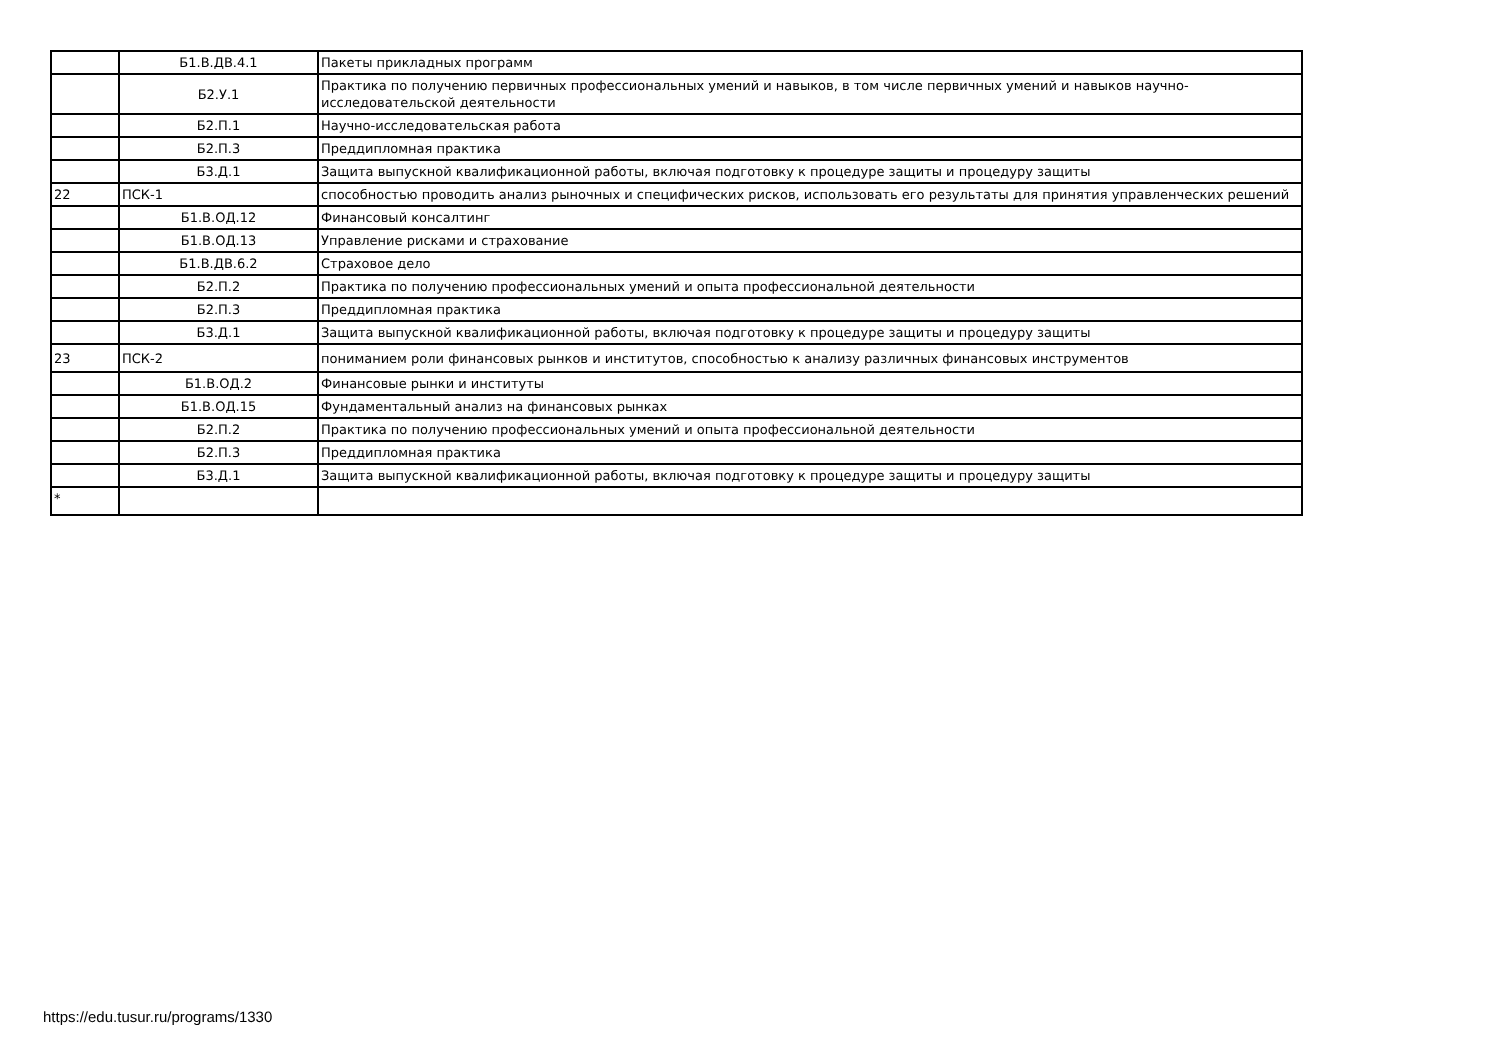| | Б1.В.ДВ.4.1 | Пакеты прикладных программ |
| | Б2.У.1 | Практика по получению первичных профессиональных умений и навыков, в том числе первичных умений и навыков научно-исследовательской деятельности |
| | Б2.П.1 | Научно-исследовательская работа |
| | Б2.П.3 | Преддипломная практика |
| | Б3.Д.1 | Защита выпускной квалификационной работы, включая подготовку к процедуре защиты и процедуру защиты |
| 22 | ПСК-1 | способностью проводить анализ рыночных и специфических рисков, использовать его результаты для принятия управленческих решений |
| | Б1.В.ОД.12 | Финансовый консалтинг |
| | Б1.В.ОД.13 | Управление рисками и страхование |
| | Б1.В.ДВ.6.2 | Страховое дело |
| | Б2.П.2 | Практика по получению профессиональных умений и опыта профессиональной деятельности |
| | Б2.П.3 | Преддипломная практика |
| | Б3.Д.1 | Защита выпускной квалификационной работы, включая подготовку к процедуре защиты и процедуру защиты |
| 23 | ПСК-2 | пониманием роли финансовых рынков и институтов, способностью к анализу различных финансовых инструментов |
| | Б1.В.ОД.2 | Финансовые рынки и институты |
| | Б1.В.ОД.15 | Фундаментальный анализ на финансовых рынках |
| | Б2.П.2 | Практика по получению профессиональных умений и опыта профессиональной деятельности |
| | Б2.П.3 | Преддипломная практика |
| | Б3.Д.1 | Защита выпускной квалификационной работы, включая подготовку к процедуре защиты и процедуру защиты |
| * | | |
https://edu.tusur.ru/programs/1330